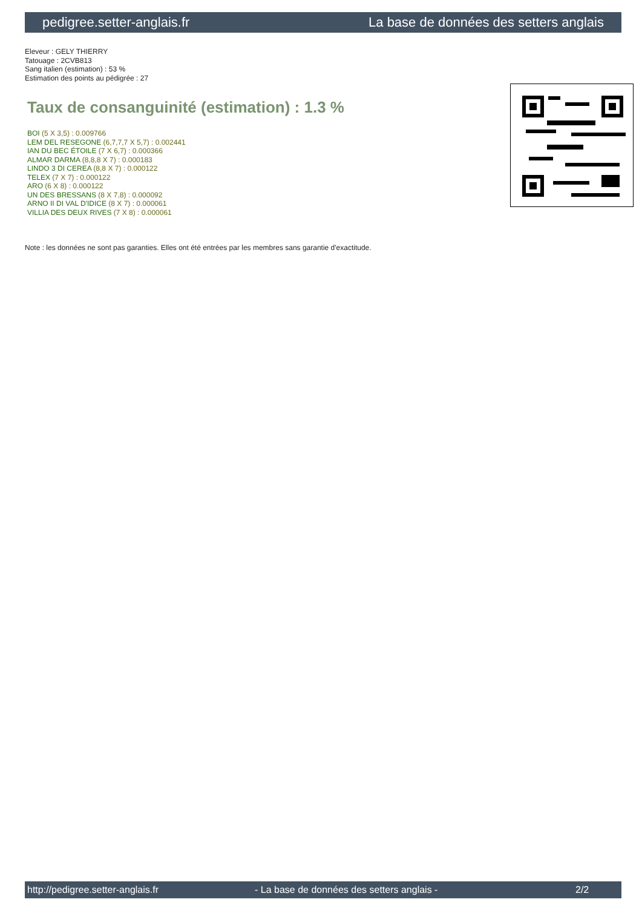pedigree.setter-anglais.fr La base de données des setters anglais
Eleveur : GELY THIERRY
Tatouage : 2CVB813
Sang italien (estimation) : 53 %
Estimation des points au pédigrée : 27
Taux de consanguinité (estimation) : 1.3 %
BOI (5 X 3,5) : 0.009766
LEM DEL RESEGONE (6,7,7,7 X 5,7) : 0.002441
IAN DU BEC ÉTOILE (7 X 6,7) : 0.000366
ALMAR DARMA (8,8,8 X 7) : 0.000183
LINDO 3 DI CEREA (8,8 X 7) : 0.000122
TELEX (7 X 7) : 0.000122
ARO (6 X 8) : 0.000122
UN DES BRESSANS (8 X 7,8) : 0.000092
ARNO II DI VAL D'IDICE (8 X 7) : 0.000061
VILLIA DES DEUX RIVES (7 X 8) : 0.000061
Note : les données ne sont pas garanties. Elles ont été entrées par les membres sans garantie d'exactitude.
http://pedigree.setter-anglais.fr - La base de données des setters anglais - 2/2